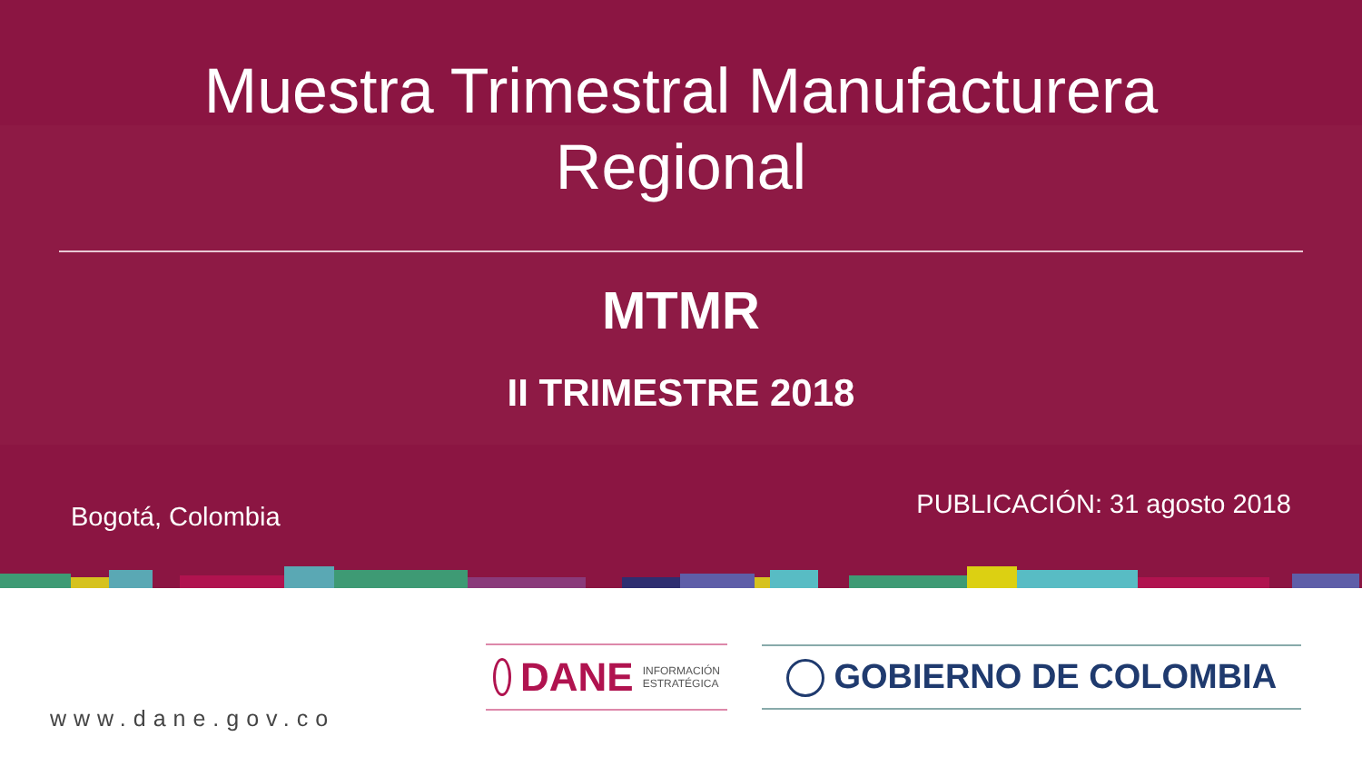Muestra Trimestral Manufacturera
Regional
MTMR
II TRIMESTRE 2018
Bogotá, Colombia PUBLICACIÓN: 31 agosto 2018
www.dane.gov.co
DANE INFORMACIÓN
ESTRATÉGICA
GOBIERNO DE COLOMBIA